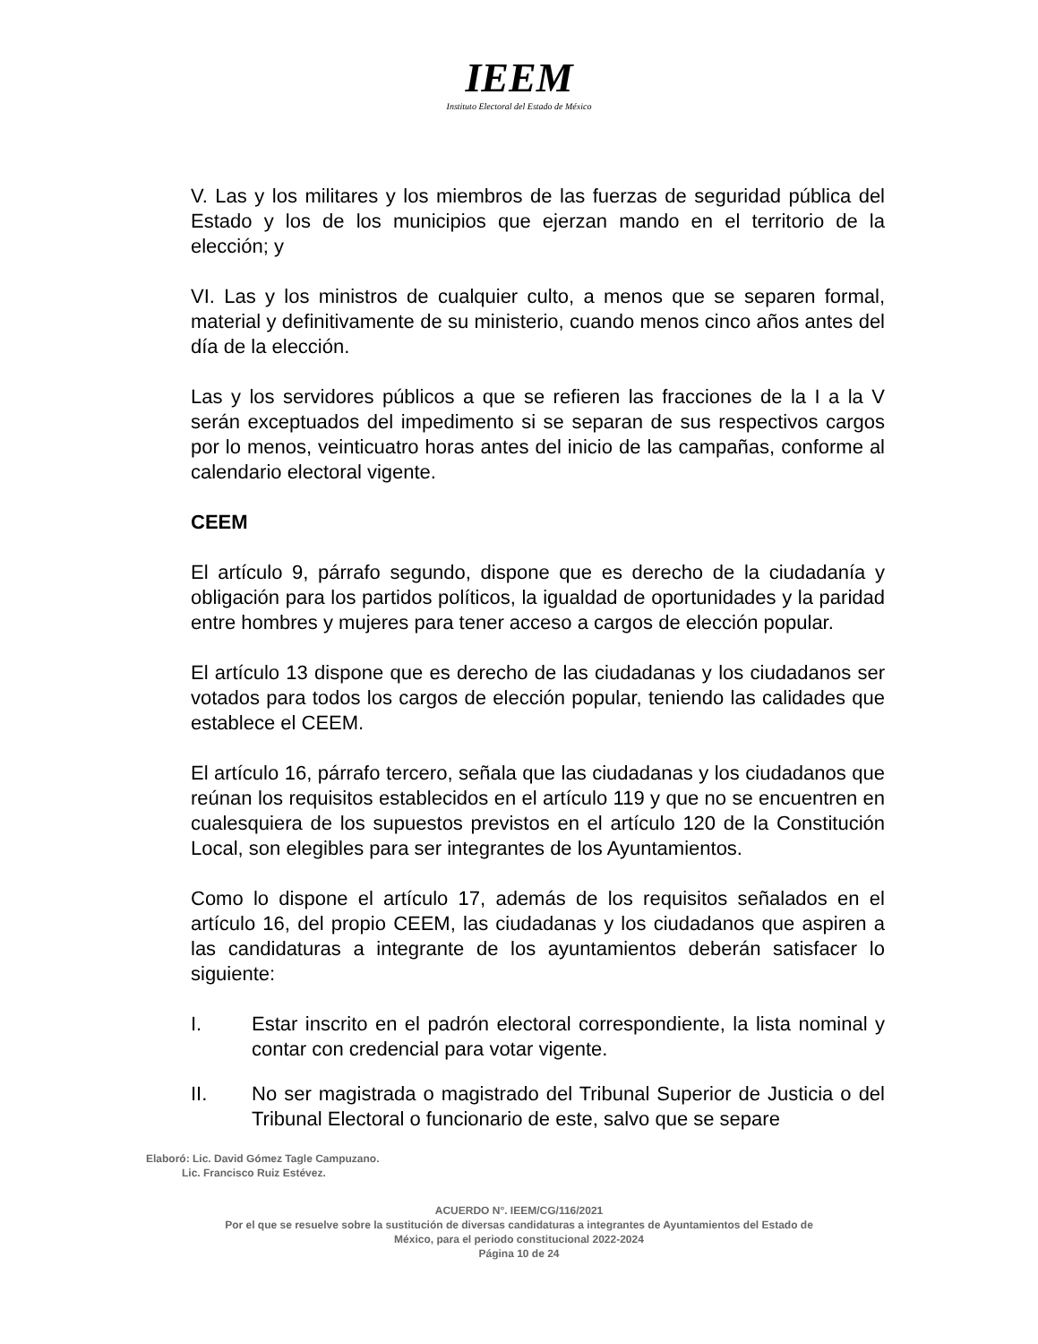IEEM
Instituto Electoral del Estado de México
V. Las y los militares y los miembros de las fuerzas de seguridad pública del Estado y los de los municipios que ejerzan mando en el territorio de la elección; y
VI. Las y los ministros de cualquier culto, a menos que se separen formal, material y definitivamente de su ministerio, cuando menos cinco años antes del día de la elección.
Las y los servidores públicos a que se refieren las fracciones de la I a la V serán exceptuados del impedimento si se separan de sus respectivos cargos por lo menos, veinticuatro horas antes del inicio de las campañas, conforme al calendario electoral vigente.
CEEM
El artículo 9, párrafo segundo, dispone que es derecho de la ciudadanía y obligación para los partidos políticos, la igualdad de oportunidades y la paridad entre hombres y mujeres para tener acceso a cargos de elección popular.
El artículo 13 dispone que es derecho de las ciudadanas y los ciudadanos ser votados para todos los cargos de elección popular, teniendo las calidades que establece el CEEM.
El artículo 16, párrafo tercero, señala que las ciudadanas y los ciudadanos que reúnan los requisitos establecidos en el artículo 119 y que no se encuentren en cualesquiera de los supuestos previstos en el artículo 120 de la Constitución Local, son elegibles para ser integrantes de los Ayuntamientos.
Como lo dispone el artículo 17, además de los requisitos señalados en el artículo 16, del propio CEEM, las ciudadanas y los ciudadanos que aspiren a las candidaturas a integrante de los ayuntamientos deberán satisfacer lo siguiente:
I. Estar inscrito en el padrón electoral correspondiente, la lista nominal y contar con credencial para votar vigente.
II. No ser magistrada o magistrado del Tribunal Superior de Justicia o del Tribunal Electoral o funcionario de este, salvo que se separe
Elaboró: Lic. David Gómez Tagle Campuzano.
Lic. Francisco Ruiz Estévez.
ACUERDO N°. IEEM/CG/116/2021
Por el que se resuelve sobre la sustitución de diversas candidaturas a integrantes de Ayuntamientos del Estado de
México, para el periodo constitucional 2022-2024
Página 10 de 24